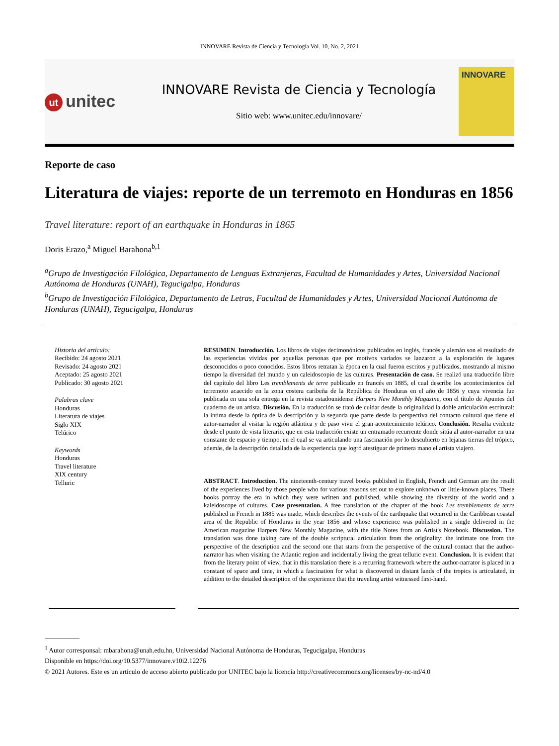INNOVARE Revista de Ciencia y Tecnología Vol. 10, No. 2, 2021
ut unitec
INNOVARE Revista de Ciencia y Tecnología
Sitio web: www.unitec.edu/innovare/
INNOVARE
Reporte de caso
Literatura de viajes: reporte de un terremoto en Honduras en 1856
Travel literature: report of an earthquake in Honduras in 1865
Doris Erazo,<sup>a</sup> Miguel Barahona<sup>b,1</sup>
<sup>a</sup> Grupo de Investigación Filológica, Departamento de Lenguas Extranjeras, Facultad de Humanidades y Artes, Universidad Nacional Autónoma de Honduras (UNAH), Tegucigalpa, Honduras
<sup>b</sup> Grupo de Investigación Filológica, Departamento de Letras, Facultad de Humanidades y Artes, Universidad Nacional Autónoma de Honduras (UNAH), Tegucigalpa, Honduras
Historia del artículo:
Recibido: 24 agosto 2021
Revisado: 24 agosto 2021
Aceptado: 25 agosto 2021
Publicado: 30 agosto 2021
Palabras clave
Honduras
Literatura de viajes
Siglo XIX
Telúrico
Keywords
Honduras
Travel literature
XIX century
Telluric
RESUMEN. Introducción. Los libros de viajes decimonónicos publicados en inglés, francés y alemán son el resultado de las experiencias vividas por aquellas personas que por motivos variados se lanzaron a la exploración de lugares desconocidos o poco conocidos. Estos libros retratan la época en la cual fueron escritos y publicados, mostrando al mismo tiempo la diversidad del mundo y un caleidoscopio de las culturas. Presentación de caso. Se realizó una traducción libre del capítulo del libro Les tremblements de terre publicado en francés en 1885, el cual describe los acontecimientos del terremoto acaecido en la zona costera caribeña de la República de Honduras en el año de 1856 y cuya vivencia fue publicada en una sola entrega en la revista estadounidense Harpers New Monthly Magazine, con el título de Apuntes del cuaderno de un artista. Discusión. En la traducción se trató de cuidar desde la originalidad la doble articulación escritural: la íntima desde la óptica de la descripción y la segunda que parte desde la perspectiva del contacto cultural que tiene el autor-narrador al visitar la región atlántica y de paso vivir el gran acontecimiento telúrico. Conclusión. Resulta evidente desde el punto de vista literario, que en esta traducción existe un entramado recurrente donde sitúa al autor-narrador en una constante de espacio y tiempo, en el cual se va articulando una fascinación por lo descubierto en lejanas tierras del trópico, además, de la descripción detallada de la experiencia que logró atestiguar de primera mano el artista viajero.
ABSTRACT. Introduction. The nineteenth-century travel books published in English, French and German are the result of the experiences lived by those people who for various reasons set out to explore unknown or little-known places. These books portray the era in which they were written and published, while showing the diversity of the world and a kaleidoscope of cultures. Case presentation. A free translation of the chapter of the book Les tremblements de terre published in French in 1885 was made, which describes the events of the earthquake that occurred in the Caribbean coastal area of the Republic of Honduras in the year 1856 and whose experience was published in a single delivered in the American magazine Harpers New Monthly Magazine, with the title Notes from an Artist's Notebook. Discussion. The translation was done taking care of the double scriptural articulation from the originality: the intimate one from the perspective of the description and the second one that starts from the perspective of the cultural contact that the author-narrator has when visiting the Atlantic region and incidentally living the great telluric event. Conclusion. It is evident that from the literary point of view, that in this translation there is a recurring framework where the author-narrator is placed in a constant of space and time, in which a fascination for what is discovered in distant lands of the tropics is articulated, in addition to the detailed description of the experience that the traveling artist witnessed first-hand.
<sup>1</sup> Autor corresponsal: mbarahona@unah.edu.hn, Universidad Nacional Autónoma de Honduras, Tegucigalpa, Honduras
Disponible en https://doi.org/10.5377/innovare.v10i2.12276
© 2021 Autores. Este es un artículo de acceso abierto publicado por UNITEC bajo la licencia http://creativecommons.org/licenses/by-nc-nd/4.0